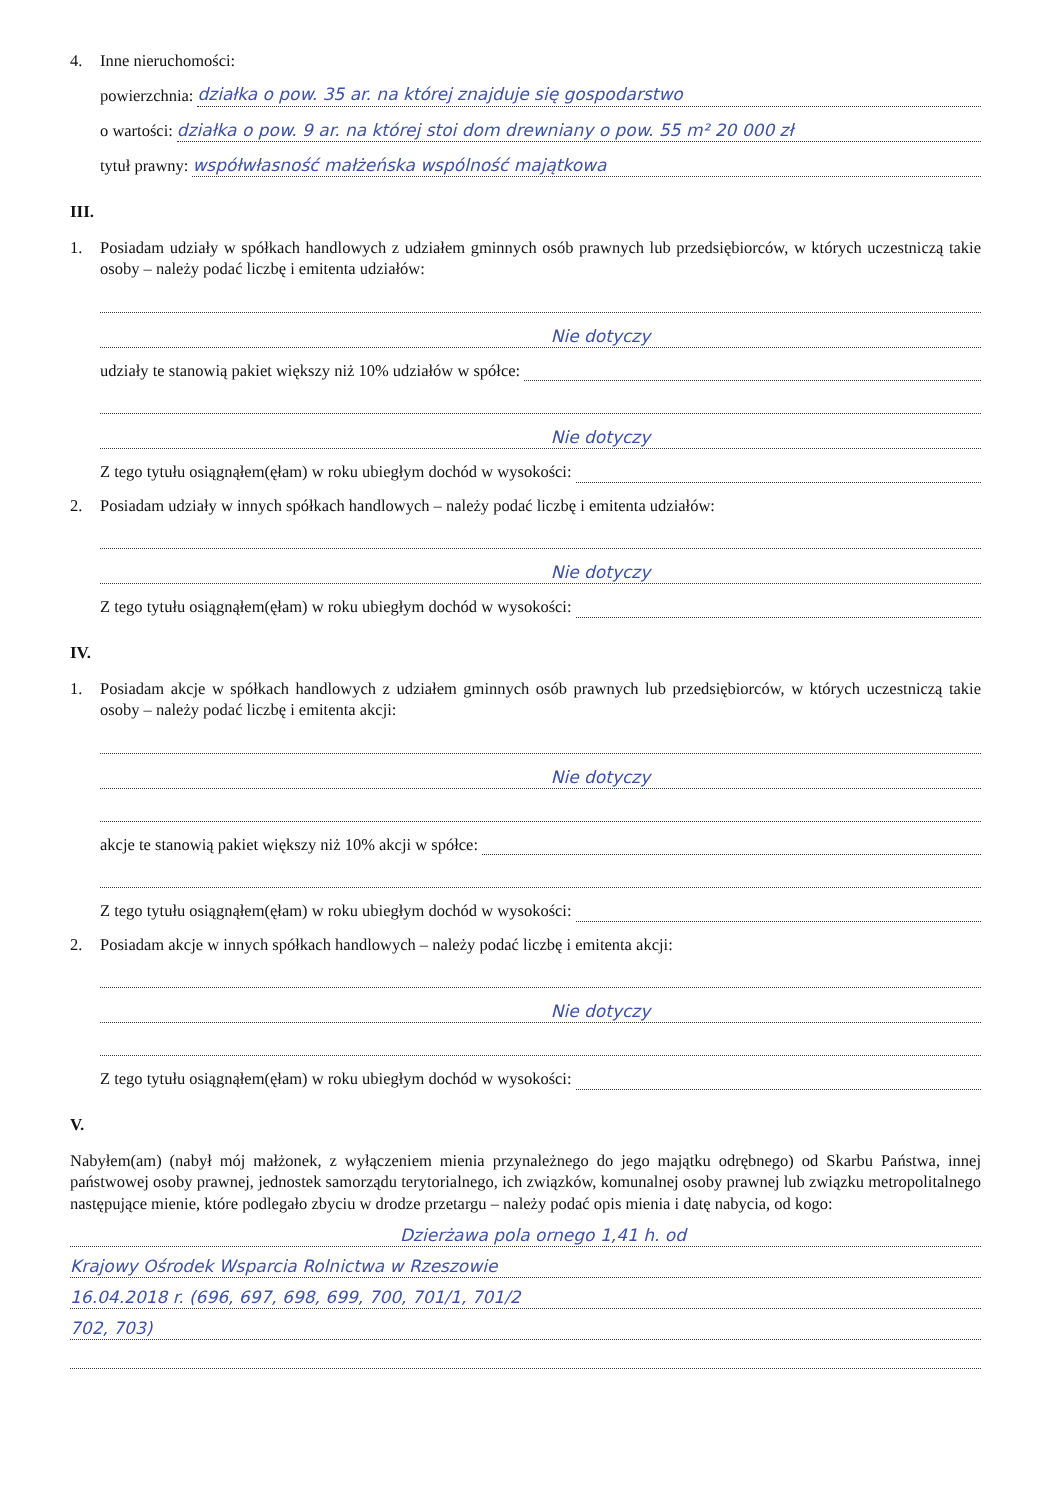4. Inne nieruchomości:
powierzchnia: działka o pow. 35 ar. na której znajduje się gospodarstwo
o wartości: działka o pow. 9 ar. na której stoi dom drewniany o pow. 55 m² 20 000 zł
tytuł prawny: współwłasność małżeńska wspólność majątkowa
III.
1. Posiadam udziały w spółkach handlowych z udziałem gminnych osób prawnych lub przedsiębiorców, w których uczestniczą takie osoby – należy podać liczbę i emitenta udziałów:
Nie dotyczy
udziały te stanowią pakiet większy niż 10% udziałów w spółce:
Nie dotyczy
Z tego tytułu osiągnąłem(ęłam) w roku ubiegłym dochód w wysokości:
2. Posiadam udziały w innych spółkach handlowych – należy podać liczbę i emitenta udziałów:
Nie dotyczy
Z tego tytułu osiągnąłem(ęłam) w roku ubiegłym dochód w wysokości:
IV.
1. Posiadam akcje w spółkach handlowych z udziałem gminnych osób prawnych lub przedsiębiorców, w których uczestniczą takie osoby – należy podać liczbę i emitenta akcji:
Nie dotyczy
akcje te stanowią pakiet większy niż 10% akcji w spółce:
Z tego tytułu osiągnąłem(ęłam) w roku ubiegłym dochód w wysokości:
2. Posiadam akcje w innych spółkach handlowych – należy podać liczbę i emitenta akcji:
Nie dotyczy
Z tego tytułu osiągnąłem(ęłam) w roku ubiegłym dochód w wysokości:
V.
Nabyłem(am) (nabył mój małżonek, z wyłączeniem mienia przynależnego do jego majątku odrębnego) od Skarbu Państwa, innej państwowej osoby prawnej, jednostek samorządu terytorialnego, ich związków, komunalnej osoby prawnej lub związku metropolitalnego następujące mienie, które podlegało zbyciu w drodze przetargu – należy podać opis mienia i datę nabycia, od kogo:
Dzierżawa pola ornego 1,41 h. od
Krajowy Ośrodek Wsparcia Rolnictwa w Rzeszowie
16.04.2018 r. (696, 697, 698, 699, 700, 701/1, 701/2
702, 703)